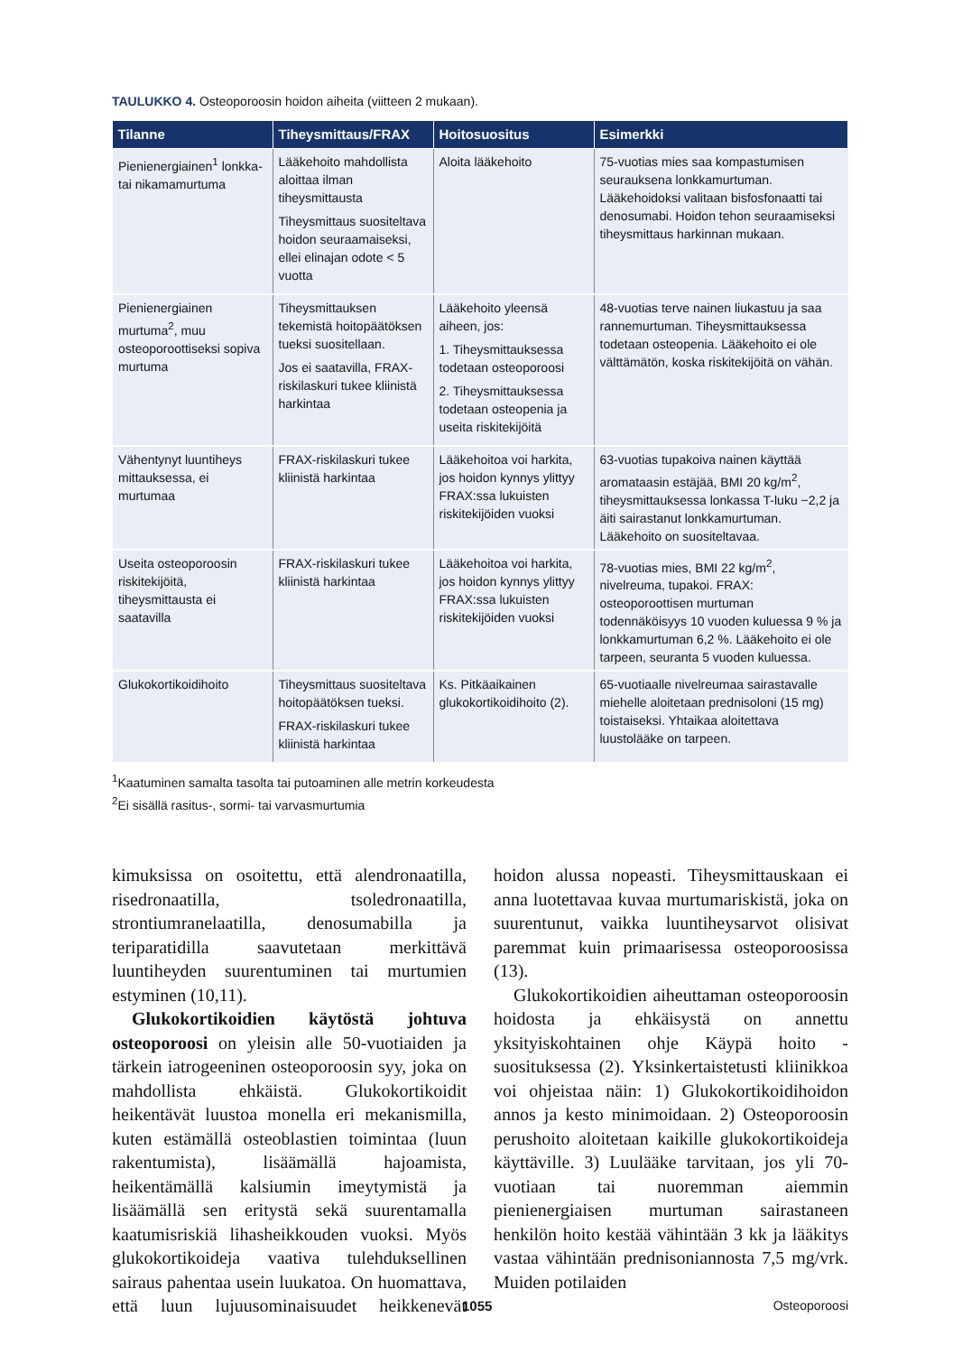TAULUKKO 4. Osteoporoosin hoidon aiheita (viitteen 2 mukaan).
| Tilanne | Tiheysmittaus/FRAX | Hoitosuositus | Esimerkki |
| --- | --- | --- | --- |
| Pienienergiainen<sup>1</sup> lonkka- tai nikamamurtuma | Lääkehoito mahdollista aloittaa ilman tiheysmittausta Tiheysmittaus suositeltava hoidon seuraamaiseksi, ellei elinajan odote < 5 vuotta | Aloita lääkehoito | 75-vuotias mies saa kompastumisen seurauksena lonkkamurtuman. Lääkehoidoksi valitaan bisfosfonaatti tai denosumabi. Hoidon tehon seuraamiseksi tiheysmittaus harkinnan mukaan. |
| Pienienergiainen murtuma<sup>2</sup>, muu osteoporoottiseksi sopiva murtuma | Tiheysmittauksen tekemistä hoitopäätöksen tueksi suositellaan. Jos ei saatavilla, FRAX-riskilaskuri tukee kliinistä harkintaa | Lääkehoito yleensä aiheen, jos: 1. Tiheysmittauksessa todetaan osteoporoosi 2. Tiheysmittauksessa todetaan osteopenia ja useita riskitekijöitä | 48-vuotias terve nainen liukastuu ja saa rannemurtuman. Tiheysmittauksessa todetaan osteopenia. Lääkehoito ei ole välttämätön, koska riskitekijöitä on vähän. |
| Vähentynyt luuntiheys mittauksessa, ei murtumaa | FRAX-riskilaskuri tukee kliinistä harkintaa | Lääkehoitoa voi harkita, jos hoidon kynnys ylittyy FRAX:ssa lukuisten riskitekijöiden vuoksi | 63-vuotias tupakoiva nainen käyttää aromataasin estäjää, BMI 20 kg/m<sup>2</sup>, tiheysmittauksessa lonkassa T-luku −2,2 ja äiti sairastanut lonkkamurtuman. Lääkehoito on suositeltavaa. |
| Useita osteoporoosin riskitekijöitä, tiheysmittausta ei saatavilla | FRAX-riskilaskuri tukee kliinistä harkintaa | Lääkehoitoa voi harkita, jos hoidon kynnys ylittyy FRAX:ssa lukuisten riskitekijöiden vuoksi | 78-vuotias mies, BMI 22 kg/m<sup>2</sup>, nivelreuma, tupakoi. FRAX: osteoporoottisen murtuman todennäköisyys 10 vuoden kuluessa 9 % ja lonkkamurtuman 6,2 %. Lääkehoito ei ole tarpeen, seuranta 5 vuoden kuluessa. |
| Glukokortikoidihoito | Tiheysmittaus suositeltava hoitopäätöksen tueksi. FRAX-riskilaskuri tukee kliinistä harkintaa | Ks. Pitkäaikainen glukokortikoidihoito (2). | 65-vuotiaalle nivelreumaa sairastavalle miehelle aloitetaan prednisoloni (15 mg) toistaiseksi. Yhtaikaa aloitettava luustolääke on tarpeen. |
<sup>1</sup> Kaatuminen samalta tasolta tai putoaminen alle metrin korkeudesta
<sup>2</sup> Ei sisällä rasitus-, sormi- tai varvasmurtumia
kimuksissa on osoitettu, että alendronaatilla, risedronaatilla, tsoledronaatilla, strontiumranelaatilla, denosumabilla ja teriparatidilla saavutetaan merkittävä luuntiheyden suurentuminen tai murtumien estyminen (10,11).
Glukokortikoidien käytöstä johtuva osteoporoosi on yleisin alle 50-vuotiaiden ja tärkein iatrogeeninen osteoporoosin syy, joka on mahdollista ehkäistä. Glukokortikoidit heikentävät luustoa monella eri mekanismilla, kuten estämällä osteoblastien toimintaa (luun rakentumista), lisäämällä hajoamista, heikentämällä kalsiumin imeytymistä ja lisäämällä sen eritystä sekä suurentamalla kaatumisriskiä lihasheikkouden vuoksi. Myös glukokortikoideja vaativa tulehduksellinen sairaus pahentaa usein luukatoa. On huomattava, että luun lujuusominaisuudet heikkenevät hoidon alussa nopeasti. Tiheysmittauskaan ei anna luotettavaa kuvaa murtumariskistä, joka on suurentunut, vaikka luuntiheysarvot olisivat paremmat kuin primaarisessa osteoporoosissa (13).
Glukokortikoidien aiheuttaman osteoporoosin hoidosta ja ehkäisystä on annettu yksityiskohtainen ohje Käypä hoito -suosituksessa (2). Yksinkertaistetusti kliinikkoa voi ohjeistaa näin: 1) Glukokortikoidihoidon annos ja kesto minimoidaan. 2) Osteoporoosin perushoito aloitetaan kaikille glukokortikoideja käyttäville. 3) Luulääke tarvitaan, jos yli 70-vuotiaan tai nuoremman aiemmin pienienergiaisen murtuman sairastaneen henkilön hoito kestää vähintään 3 kk ja lääkitys vastaa vähintään prednisoniannosta 7,5 mg/vrk. Muiden potilaiden
1055 Osteoporoosi